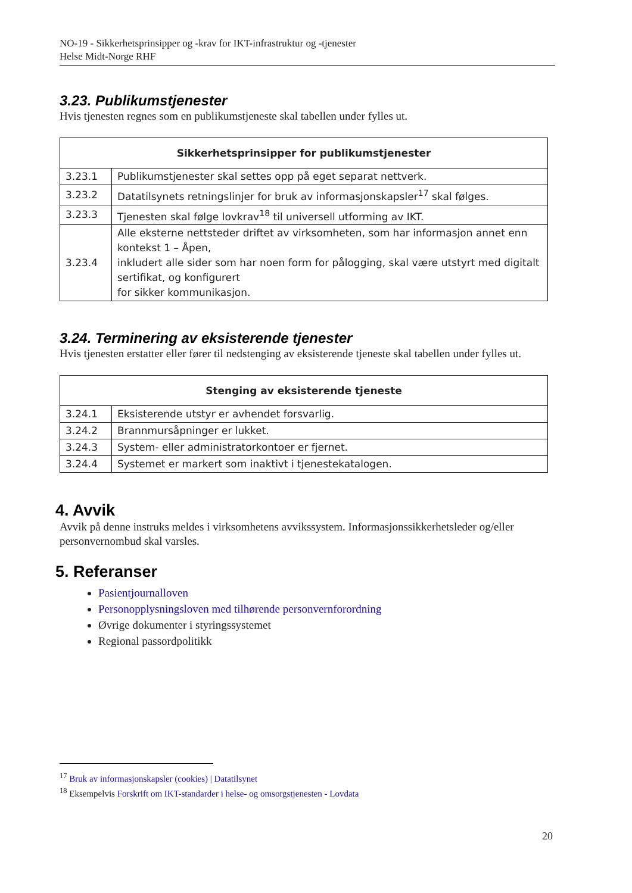NO-19 - Sikkerhetsprinsipper og -krav for IKT-infrastruktur og -tjenester
Helse Midt-Norge RHF
3.23. Publikumstjenester
Hvis tjenesten regnes som en publikumstjeneste skal tabellen under fylles ut.
| Sikkerhetsprinsipper for publikumstjenester | |
| --- | --- |
| 3.23.1 | Publikumstjenester skal settes opp på eget separat nettverk. |
| 3.23.2 | Datatilsynets retningslinjer for bruk av informasjonskapsler<sup>17</sup> skal følges. |
| 3.23.3 | Tjenesten skal følge lovkrav<sup>18</sup> til universell utforming av IKT. |
| 3.23.4 | Alle eksterne nettsteder driftet av virksomheten, som har informasjon annet enn kontekst 1 – Åpen, inkludert alle sider som har noen form for pålogging, skal være utstyrt med digitalt sertifikat, og konfigurert for sikker kommunikasjon. |
3.24. Terminering av eksisterende tjenester
Hvis tjenesten erstatter eller fører til nedstenging av eksisterende tjeneste skal tabellen under fylles ut.
| Stenging av eksisterende tjeneste | |
| --- | --- |
| 3.24.1 | Eksisterende utstyr er avhendet forsvarlig. |
| 3.24.2 | Brannmursåpninger er lukket. |
| 3.24.3 | System- eller administratorkontoer er fjernet. |
| 3.24.4 | Systemet er markert som inaktivt i tjenestekatalogen. |
4. Avvik
Avvik på denne instruks meldes i virksomhetens avvikssystem. Informasjonssikkerhetsleder og/eller personvernombud skal varsles.
5. Referanser
Pasientjournalloven
Personopplysningsloven med tilhørende personvernforordning
Øvrige dokumenter i styringssystemet
Regional passordpolitikk
<sup>17</sup> Bruk av informasjonskapsler (cookies) | Datatilsynet
<sup>18</sup> Eksempelvis Forskrift om IKT-standarder i helse- og omsorgstjenesten - Lovdata
20